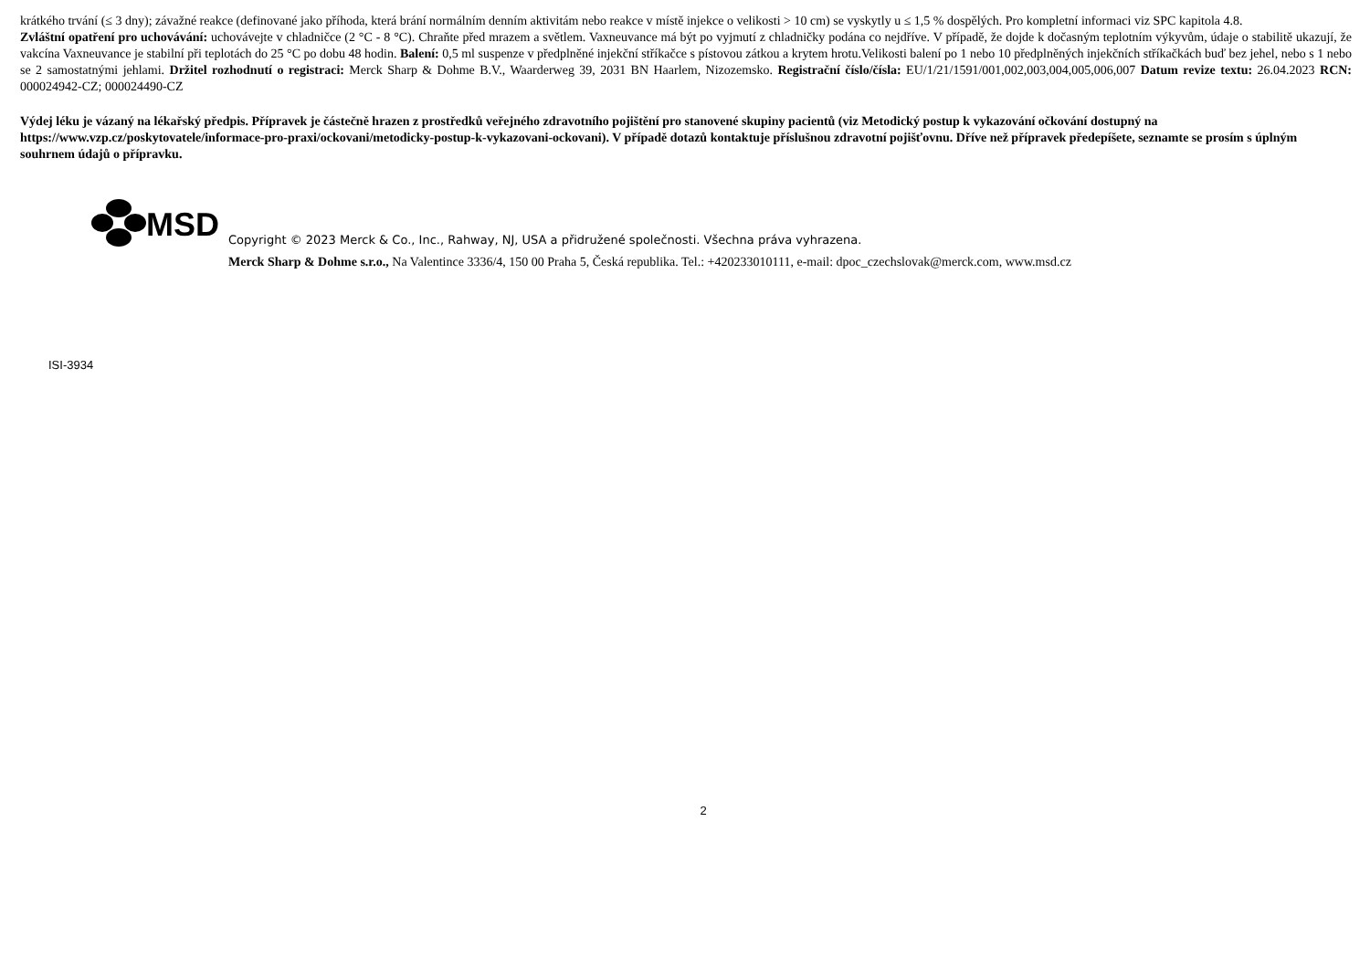krátkého trvání (≤ 3 dny); závažné reakce (definované jako příhoda, která brání normálním denním aktivitám nebo reakce v místě injekce o velikosti > 10 cm) se vyskytly u ≤ 1,5 % dospělých. Pro kompletní informaci viz SPC kapitola 4.8.
Zvláštní opatření pro uchovávání: uchovávejte v chladničce (2 °C - 8 °C). Chraňte před mrazem a světlem. Vaxneuvance má být po vyjmutí z chladničky podána co nejdříve. V případě, že dojde k dočasným teplotním výkyvům, údaje o stabilitě ukazují, že vakcína Vaxneuvance je stabilní při teplotách do 25 °C po dobu 48 hodin. Balení: 0,5 ml suspenze v předplněné injekční stříkačce s pístovou zátkou a krytem hrotu.Velikosti balení po 1 nebo 10 předplněných injekčních stříkačkách buď bez jehel, nebo s 1 nebo se 2 samostatnými jehlami. Držitel rozhodnutí o registraci: Merck Sharp & Dohme B.V., Waarderweg 39, 2031 BN Haarlem, Nizozemsko. Registrační číslo/čísla: EU/1/21/1591/001,002,003,004,005,006,007 Datum revize textu: 26.04.2023 RCN: 000024942-CZ; 000024490-CZ
Výdej léku je vázaný na lékařský předpis. Přípravek je částečně hrazen z prostředků veřejného zdravotního pojištění pro stanovené skupiny pacientů (viz Metodický postup k vykazování očkování dostupný na https://www.vzp.cz/poskytovatele/informace-pro-praxi/ockovani/metodicky-postup-k-vykazovani-ockovani). V případě dotazů kontaktuje příslušnou zdravotní pojišťovnu. Dříve než přípravek předepíšete, seznamte se prosím s úplným souhrnem údajů o přípravku.
MSD
Copyright © 2023 Merck & Co., Inc., Rahway, NJ, USA a přidružené společnosti. Všechna práva vyhrazena.
Merck Sharp & Dohme s.r.o., Na Valentince 3336/4, 150 00 Praha 5, Česká republika. Tel.: +420233010111, e-mail: dpoc_czechslovak@merck.com, www.msd.cz
ISI-3934
2